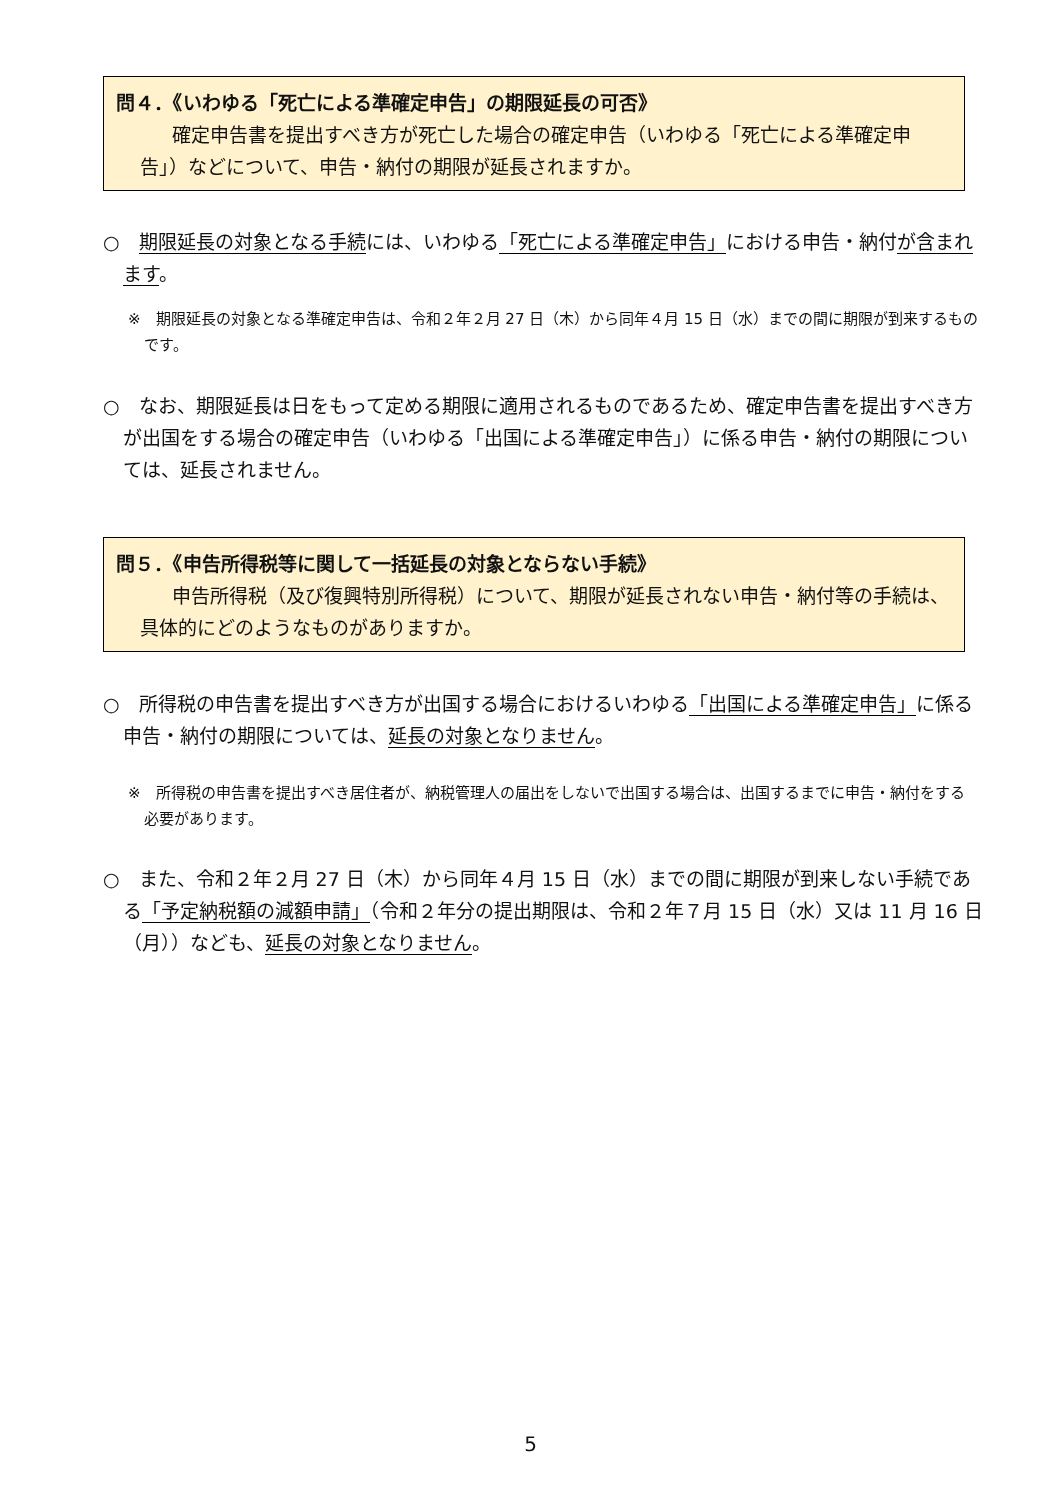問４．《いわゆる「死亡による準確定申告」の期限延長の可否》
確定申告書を提出すべき方が死亡した場合の確定申告（いわゆる「死亡による準確定申告」）などについて、申告・納付の期限が延長されますか。
○　期限延長の対象となる手続には、いわゆる「死亡による準確定申告」における申告・納付が含まれます。
※　期限延長の対象となる準確定申告は、令和２年２月 27 日（木）から同年４月 15 日（水）までの間に期限が到来するものです。
○　なお、期限延長は日をもって定める期限に適用されるものであるため、確定申告書を提出すべき方が出国をする場合の確定申告（いわゆる「出国による準確定申告」）に係る申告・納付の期限については、延長されません。
問５．《申告所得税等に関して一括延長の対象とならない手続》
申告所得税（及び復興特別所得税）について、期限が延長されない申告・納付等の手続は、具体的にどのようなものがありますか。
○　所得税の申告書を提出すべき方が出国する場合におけるいわゆる「出国による準確定申告」に係る申告・納付の期限については、延長の対象となりません。
※　所得税の申告書を提出すべき居住者が、納税管理人の届出をしないで出国する場合は、出国するまでに申告・納付をする必要があります。
○　また、令和２年２月 27 日（木）から同年４月 15 日（水）までの間に期限が到来しない手続である「予定納税額の減額申請」（令和２年分の提出期限は、令和２年７月 15 日（水）又は 11 月 16 日（月））なども、延長の対象となりません。
5